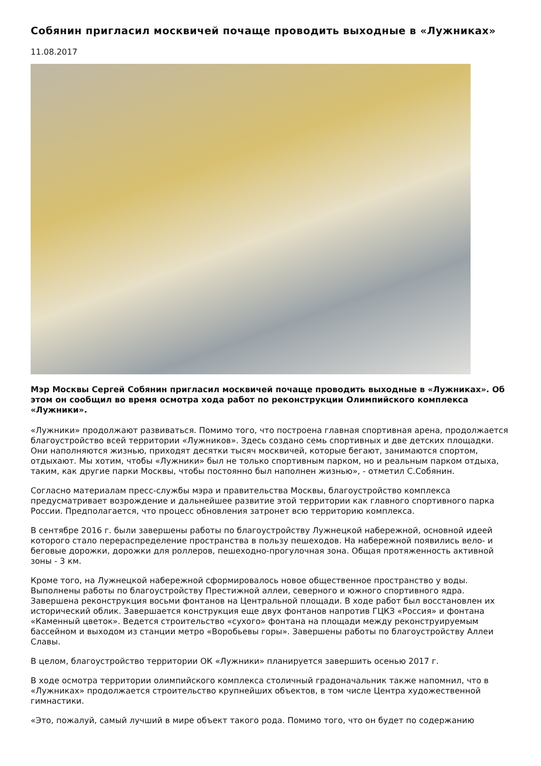Собянин пригласил москвичей почаще проводить выходные в «Лужниках»
11.08.2017
Мэр Москвы Сергей Собянин пригласил москвичей почаще проводить выходные в «Лужниках». Об этом он сообщил во время осмотра хода работ по реконструкции Олимпийского комплекса «Лужники».
«Лужники» продолжают развиваться. Помимо того, что построена главная спортивная арена, продолжается благоустройство всей территории «Лужников». Здесь создано семь спортивных и две детских площадки. Они наполняются жизнью, приходят десятки тысяч москвичей, которые бегают, занимаются спортом, отдыхают. Мы хотим, чтобы «Лужники» был не только спортивным парком, но и реальным парком отдыха, таким, как другие парки Москвы, чтобы постоянно был наполнен жизнью», - отметил С.Собянин.
Согласно материалам пресс-службы мэра и правительства Москвы, благоустройство комплекса предусматривает возрождение и дальнейшее развитие этой территории как главного спортивного парка России. Предполагается, что процесс обновления затронет всю территорию комплекса.
В сентябре 2016 г. были завершены работы по благоустройству Лужнецкой набережной, основной идеей которого стало перераспределение пространства в пользу пешеходов. На набережной появились вело- и беговые дорожки, дорожки для роллеров, пешеходно-прогулочная зона. Общая протяженность активной зоны - 3 км.
Кроме того, на Лужнецкой набережной сформировалось новое общественное пространство у воды. Выполнены работы по благоустройству Престижной аллеи, северного и южного спортивного ядра. Завершена реконструкция восьми фонтанов на Центральной площади. В ходе работ был восстановлен их исторический облик. Завершается конструкция еще двух фонтанов напротив ГЦКЗ «Россия» и фонтана «Каменный цветок». Ведется строительство «сухого» фонтана на площади между реконструируемым бассейном и выходом из станции метро «Воробьевы горы». Завершены работы по благоустройству Аллеи Славы.
В целом, благоустройство территории ОК «Лужники» планируется завершить осенью 2017 г.
В ходе осмотра территории олимпийского комплекса столичный градоначальник также напомнил, что в «Лужниках» продолжается строительство крупнейших объектов, в том числе Центра художественной гимнастики.
«Это, пожалуй, самый лучший в мире объект такого рода. Помимо того, что он будет по содержанию